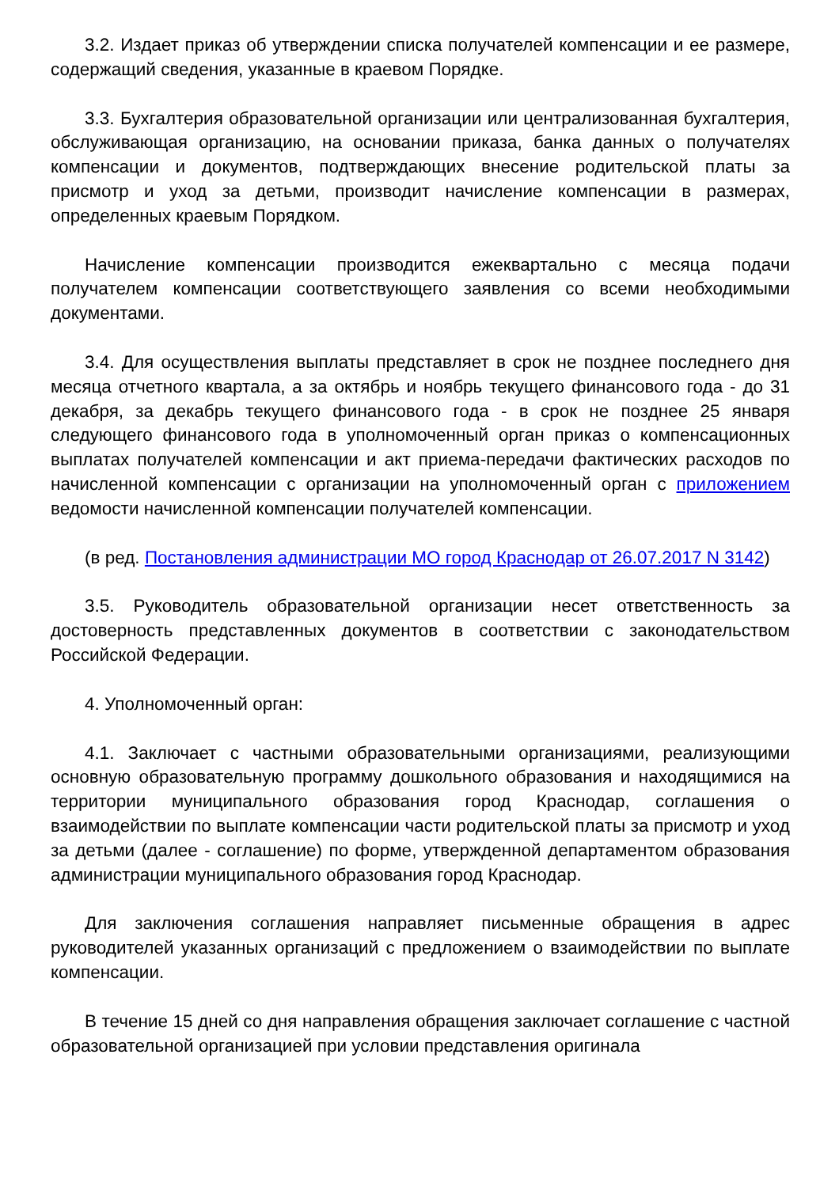3.2. Издает приказ об утверждении списка получателей компенсации и ее размере, содержащий сведения, указанные в краевом Порядке.
3.3. Бухгалтерия образовательной организации или централизованная бухгалтерия, обслуживающая организацию, на основании приказа, банка данных о получателях компенсации и документов, подтверждающих внесение родительской платы за присмотр и уход за детьми, производит начисление компенсации в размерах, определенных краевым Порядком.
Начисление компенсации производится ежеквартально с месяца подачи получателем компенсации соответствующего заявления со всеми необходимыми документами.
3.4. Для осуществления выплаты представляет в срок не позднее последнего дня месяца отчетного квартала, а за октябрь и ноябрь текущего финансового года - до 31 декабря, за декабрь текущего финансового года - в срок не позднее 25 января следующего финансового года в уполномоченный орган приказ о компенсационных выплатах получателей компенсации и акт приема-передачи фактических расходов по начисленной компенсации с организации на уполномоченный орган с приложением ведомости начисленной компенсации получателей компенсации.
(в ред. Постановления администрации МО город Краснодар от 26.07.2017 N 3142)
3.5. Руководитель образовательной организации несет ответственность за достоверность представленных документов в соответствии с законодательством Российской Федерации.
4. Уполномоченный орган:
4.1. Заключает с частными образовательными организациями, реализующими основную образовательную программу дошкольного образования и находящимися на территории муниципального образования город Краснодар, соглашения о взаимодействии по выплате компенсации части родительской платы за присмотр и уход за детьми (далее - соглашение) по форме, утвержденной департаментом образования администрации муниципального образования город Краснодар.
Для заключения соглашения направляет письменные обращения в адрес руководителей указанных организаций с предложением о взаимодействии по выплате компенсации.
В течение 15 дней со дня направления обращения заключает соглашение с частной образовательной организацией при условии представления оригинала